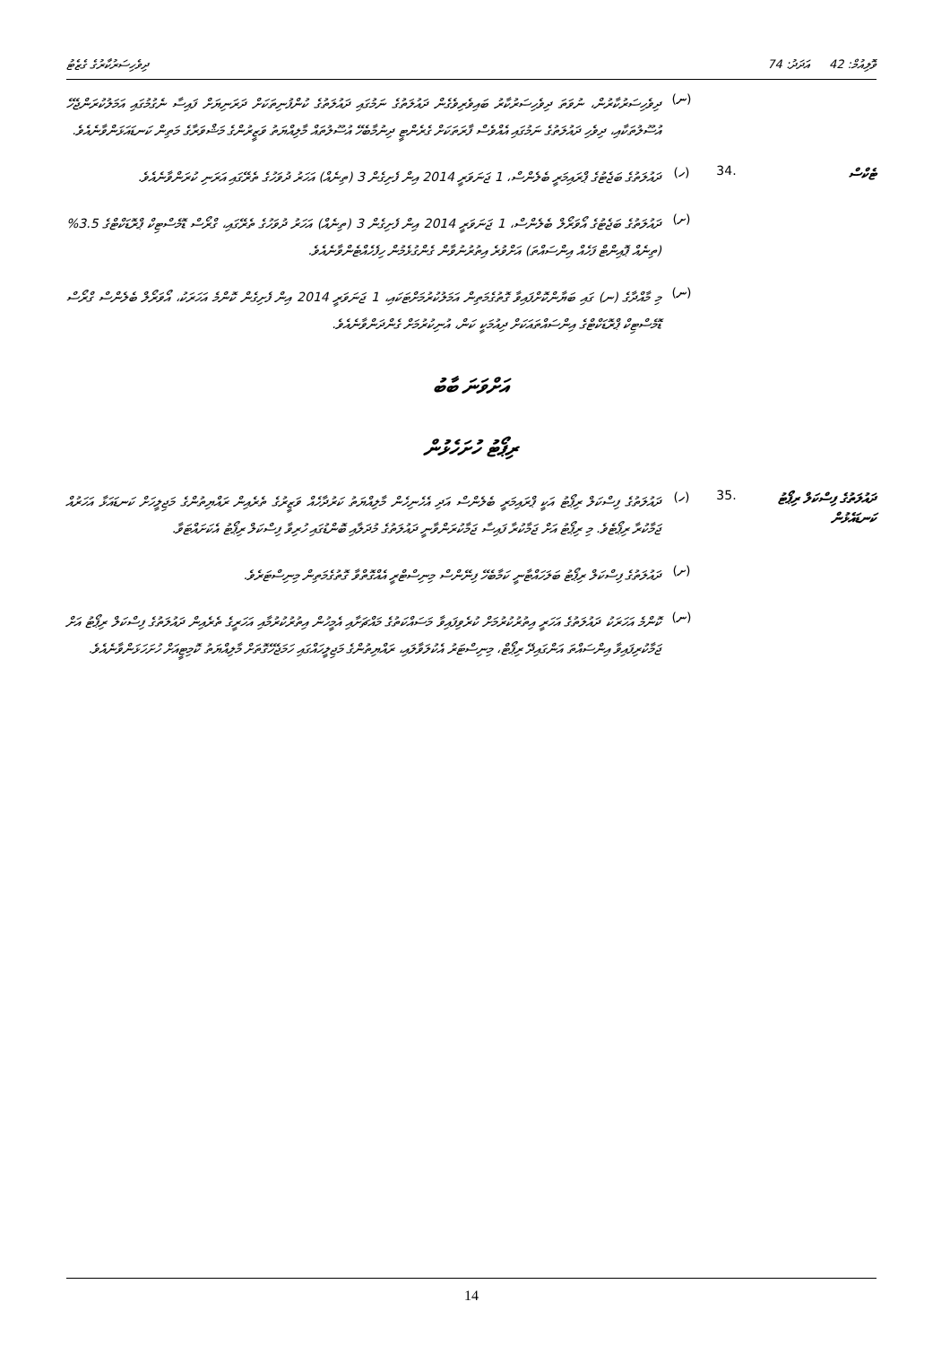ވޮލިއުމް: 42 އަދަދު: 74 ދިވެހިސަރުކާރުގެ ގެޒެޓު
(ނ)
ދިވެހިސަރުކާރުން، ނުވަތަ ދިވެހިސަރުކާރު ބައިވެރިވެގެން ދައުލަތުގެ ނަމުގައި ދައުލަތުގެ ކުންފުނިތަކަށް ދަރަނިޔަށް ފައިސާ ނެގުމުގައި އަމަލުކުރަންޖެހޭ އުސޫލުތަކާއި، ދިވެހި ދައުލަތުގެ ނަމުގައި އެއްވެސް ފާރަތަކަށް ގެރެންޓީ ދިނުމާބެހޭ އުސޫލުތައް މާލިއްޔަތު ވަޒީރުންގެ މަޝްވަރާގެ މަތިން ކަނޑައަޅަންވާނެއެވެ.
ޓެކްސް
.34 (ހ)
ދައުލަތުގެ ބަޖެޓުގެ ޕްރައިމަރީ ބެލެންސް، 1 ޖަނަވަރީ 2014 އިން ފެށިގެން 3 (ތިނެއް) އަހަރު ދުވަހުގެ ތެރޭގައި އަރަނި ކުރަންވާނެއެވެ.
(ށ)
ދައުލަތުގެ ބަޖެޓުގެ އޯވަރޯލް ބެލެންސް، 1 ޖަނަވަރީ 2014 އިން ފެށިގެން 3 (ތިނެއް) އަހަރު ދުވަހުގެ ތެރޭގައި، ގްރޯސް ޑޮމެސްޓިކް ޕްރޮޑަކްޓްގެ 3.5% (ތިނެއް ޕޮއިންޓް ފަހެއް އިންސައްތަ) އަށްވުރެ އިތުރުނުވާން ގެންގުޅެމުން ހިފެހެއްޓެންވާނެއެވެ.
(ނ)
މި މާއްދާގެ (ނ) ގައި ބަޔާންކޮށްފައިވާ ގޮތުގެމަތިން އަމަލުކުރުމަށްޓަކައި، 1 ޖަނަވަރީ 2014 އިން ފެށިގެން ކޮންމެ އަހަރަކު، އޯވަރޯލް ބެލެންސް ގްރޯސް ޑޮމެސްޓިކް ޕްރޮޑަކްޓްގެ އިންސައްތައަކަށް ދިއުމަކީ ކަން، އުނިކުރުމަށް ގެންދަންވާނެއެވެ.
އަށްވަނަ ބާބު
ރިޕޯޓު ހުށަހެޅުން
ދައުލަތުގެ ފިސްކަލް ރިޕޯޓު ކަނޑައެޅުން
.35 (ހ)
ދައުލަތުގެ ފިސްކަލް ރިޕޯޓު އަކީ ޕްރައިމަރީ ބެލެންސް އަދި އެހެނިހެން މާލިއްޔަތު ކަރުދާހެއް ވަޒީރުގެ ތެރެއިން ރައްޔިތުންގެ މަޖިލީހަށް ކަނޑައަޅާ އަހަރުއް ޖަމާކުރާ ރިޕޯޓެވެ. މި ރިޕޯޓު އަށް ޖަމާކުރާ ފައިސާ ޖަމާކުރަންވާނީ ދައުލަތުގެ މުދަލާއި ބޮންޑުގައި ހުރިވާ ފިސްކަލް ރިޕޯޓު އެކަށައްޓަވާ.
(ށ)
ދައުލަތުގެ ފިސްކަލް ރިޕޯޓު ބަލަހައްޓާނީ ކަމާބެހޭ ފިނޭންސް މިނިސްޓްރީ އެއްގޮތްވާ ގޮތުގެމަތިން މިނިސްޓަރެވެ.
(ނ)
ކޮންމެ އަހަރަކު ދައުލަތުގެ އަހަރީ އިތުރުކުރުމަށް ކުރެވިފައިވާ މަސައްކަތުގެ މައްޗަށާއި އެމީހުން އިތުރުކުރުމާއި އަހަރީގެ ތެރެއިން ދައުލަތުގެ ފިސްކަލް ރިޕޯޓު އަށް ޖަމާކުރިފައިވާ އިންސައްތަ އަންގައިދޭ ރިޕޯޓް، މިނިސްޓަރު އެކުލަވާލައި، ރައްޔިތުންގެ މަޖިލީހައްގައި ހަމަޖެހޭގޮތަށް މާލިއްޔަތު ކޮމިޓީއަށް ހުށަހަޅަންވާނެއެވެ.
14